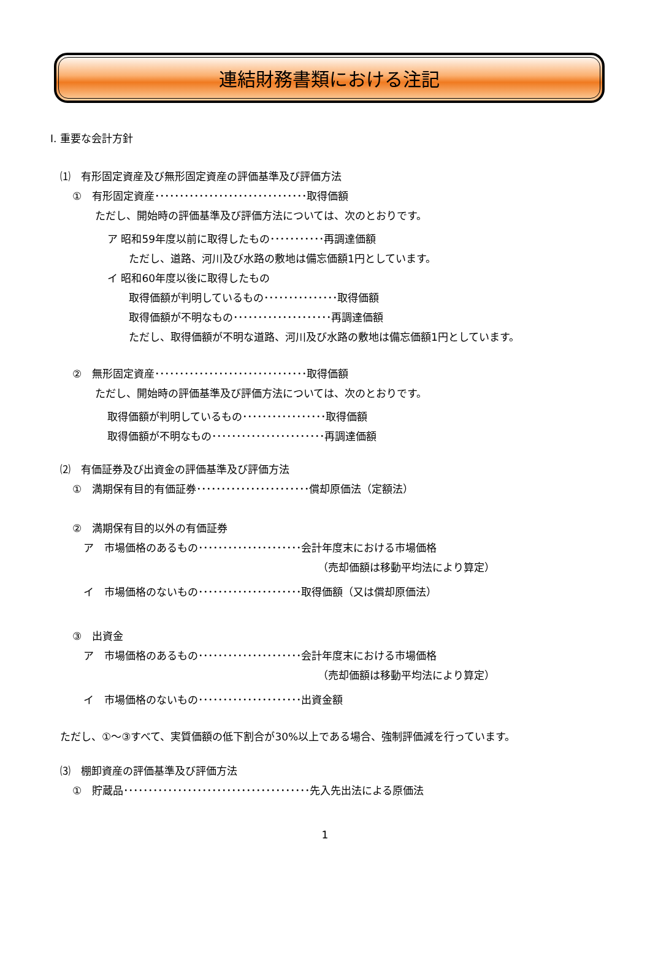連結財務書類における注記
Ⅰ. 重要な会計方針
⑴　有形固定資産及び無形固定資産の評価基準及び評価方法
①　有形固定資産･･･････････････････････････････取得価額
ただし、開始時の評価基準及び評価方法については、次のとおりです。
ア 昭和59年度以前に取得したもの･･･････････再調達価額
ただし、道路、河川及び水路の敷地は備忘価額1円としています。
イ 昭和60年度以後に取得したもの
取得価額が判明しているもの･･･････････････取得価額
取得価額が不明なもの････････････････････再調達価額
ただし、取得価額が不明な道路、河川及び水路の敷地は備忘価額1円としています。
②　無形固定資産･･･････････････････････････････取得価額
ただし、開始時の評価基準及び評価方法については、次のとおりです。
取得価額が判明しているもの･････････････････取得価額
取得価額が不明なもの･･･････････････････････再調達価額
⑵　有価証券及び出資金の評価基準及び評価方法
①　満期保有目的有価証券･･･････････････････････償却原価法（定額法）
②　満期保有目的以外の有価証券
ア　市場価格のあるもの･････････････････････会計年度末における市場価格
（売却価額は移動平均法により算定）
イ　市場価格のないもの･････････････････････取得価額（又は償却原価法）
③　出資金
ア　市場価格のあるもの･････････････････････会計年度末における市場価格
（売却価額は移動平均法により算定）
イ　市場価格のないもの･････････････････････出資金額
ただし、①～③すべて、実質価額の低下割合が30%以上である場合、強制評価減を行っています。
⑶　棚卸資産の評価基準及び評価方法
①　貯蔵品･･････････････････････････････････････先入先出法による原価法
1